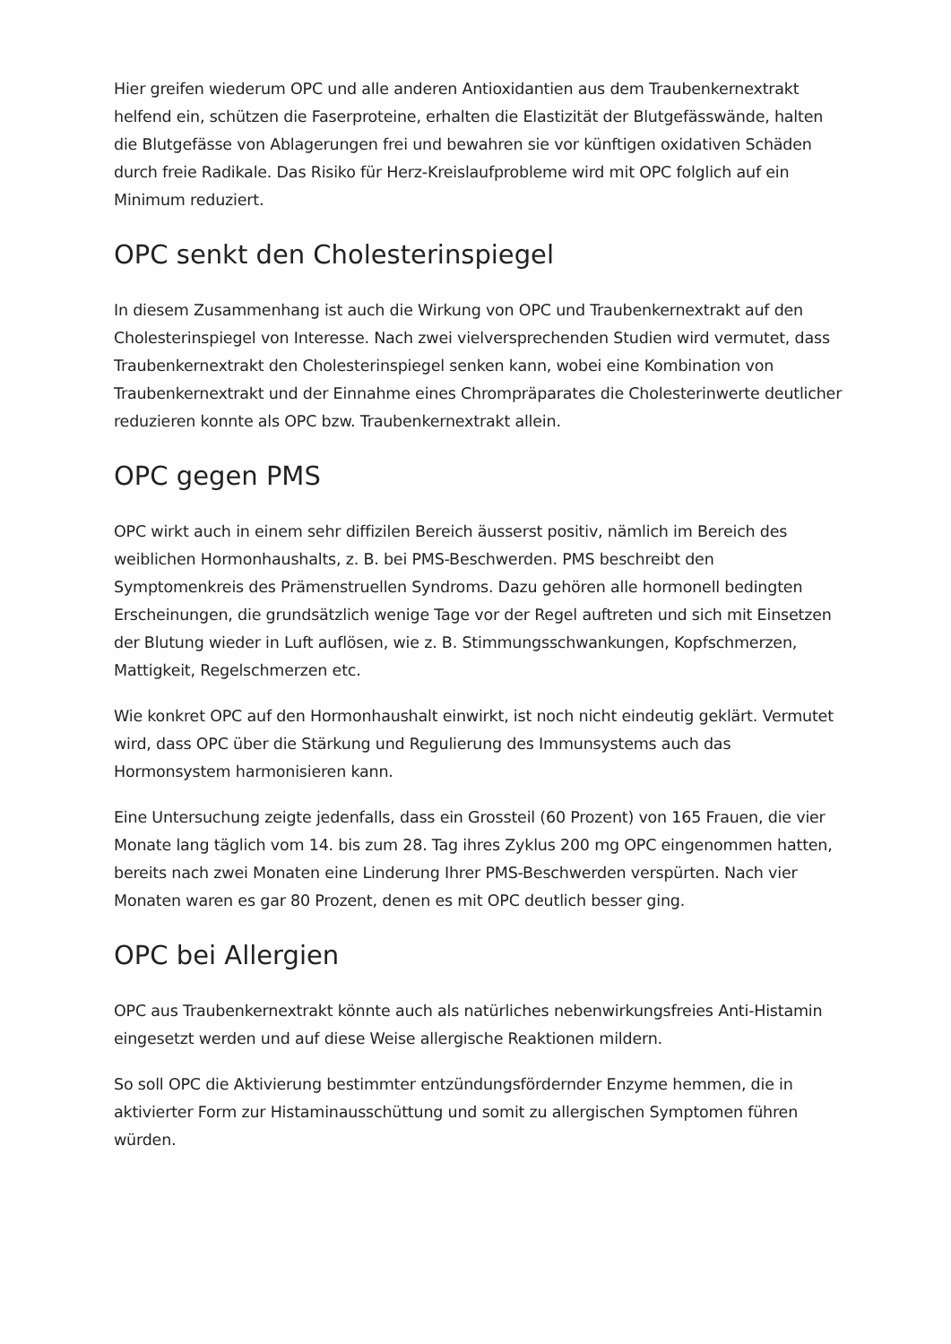Hier greifen wiederum OPC und alle anderen Antioxidantien aus dem Traubenkernextrakt helfend ein, schützen die Faserproteine, erhalten die Elastizität der Blutgefässwände, halten die Blutgefässe von Ablagerungen frei und bewahren sie vor künftigen oxidativen Schäden durch freie Radikale. Das Risiko für Herz-Kreislaufprobleme wird mit OPC folglich auf ein Minimum reduziert.
OPC senkt den Cholesterinspiegel
In diesem Zusammenhang ist auch die Wirkung von OPC und Traubenkernextrakt auf den Cholesterinspiegel von Interesse. Nach zwei vielversprechenden Studien wird vermutet, dass Traubenkernextrakt den Cholesterinspiegel senken kann, wobei eine Kombination von Traubenkernextrakt und der Einnahme eines Chrompräparates die Cholesterinwerte deutlicher reduzieren konnte als OPC bzw. Traubenkernextrakt allein.
OPC gegen PMS
OPC wirkt auch in einem sehr diffizilen Bereich äusserst positiv, nämlich im Bereich des weiblichen Hormonhaushalts, z. B. bei PMS-Beschwerden. PMS beschreibt den Symptomenkreis des Prämenstruellen Syndroms. Dazu gehören alle hormonell bedingten Erscheinungen, die grundsätzlich wenige Tage vor der Regel auftreten und sich mit Einsetzen der Blutung wieder in Luft auflösen, wie z. B. Stimmungsschwankungen, Kopfschmerzen, Mattigkeit, Regelschmerzen etc.
Wie konkret OPC auf den Hormonhaushalt einwirkt, ist noch nicht eindeutig geklärt. Vermutet wird, dass OPC über die Stärkung und Regulierung des Immunsystems auch das Hormonsystem harmonisieren kann.
Eine Untersuchung zeigte jedenfalls, dass ein Grossteil (60 Prozent) von 165 Frauen, die vier Monate lang täglich vom 14. bis zum 28. Tag ihres Zyklus 200 mg OPC eingenommen hatten, bereits nach zwei Monaten eine Linderung Ihrer PMS-Beschwerden verspürten. Nach vier Monaten waren es gar 80 Prozent, denen es mit OPC deutlich besser ging.
OPC bei Allergien
OPC aus Traubenkernextrakt könnte auch als natürliches nebenwirkungsfreies Anti-Histamin eingesetzt werden und auf diese Weise allergische Reaktionen mildern.
So soll OPC die Aktivierung bestimmter entzündungsfördernder Enzyme hemmen, die in aktivierter Form zur Histaminausschüttung und somit zu allergischen Symptomen führen würden.